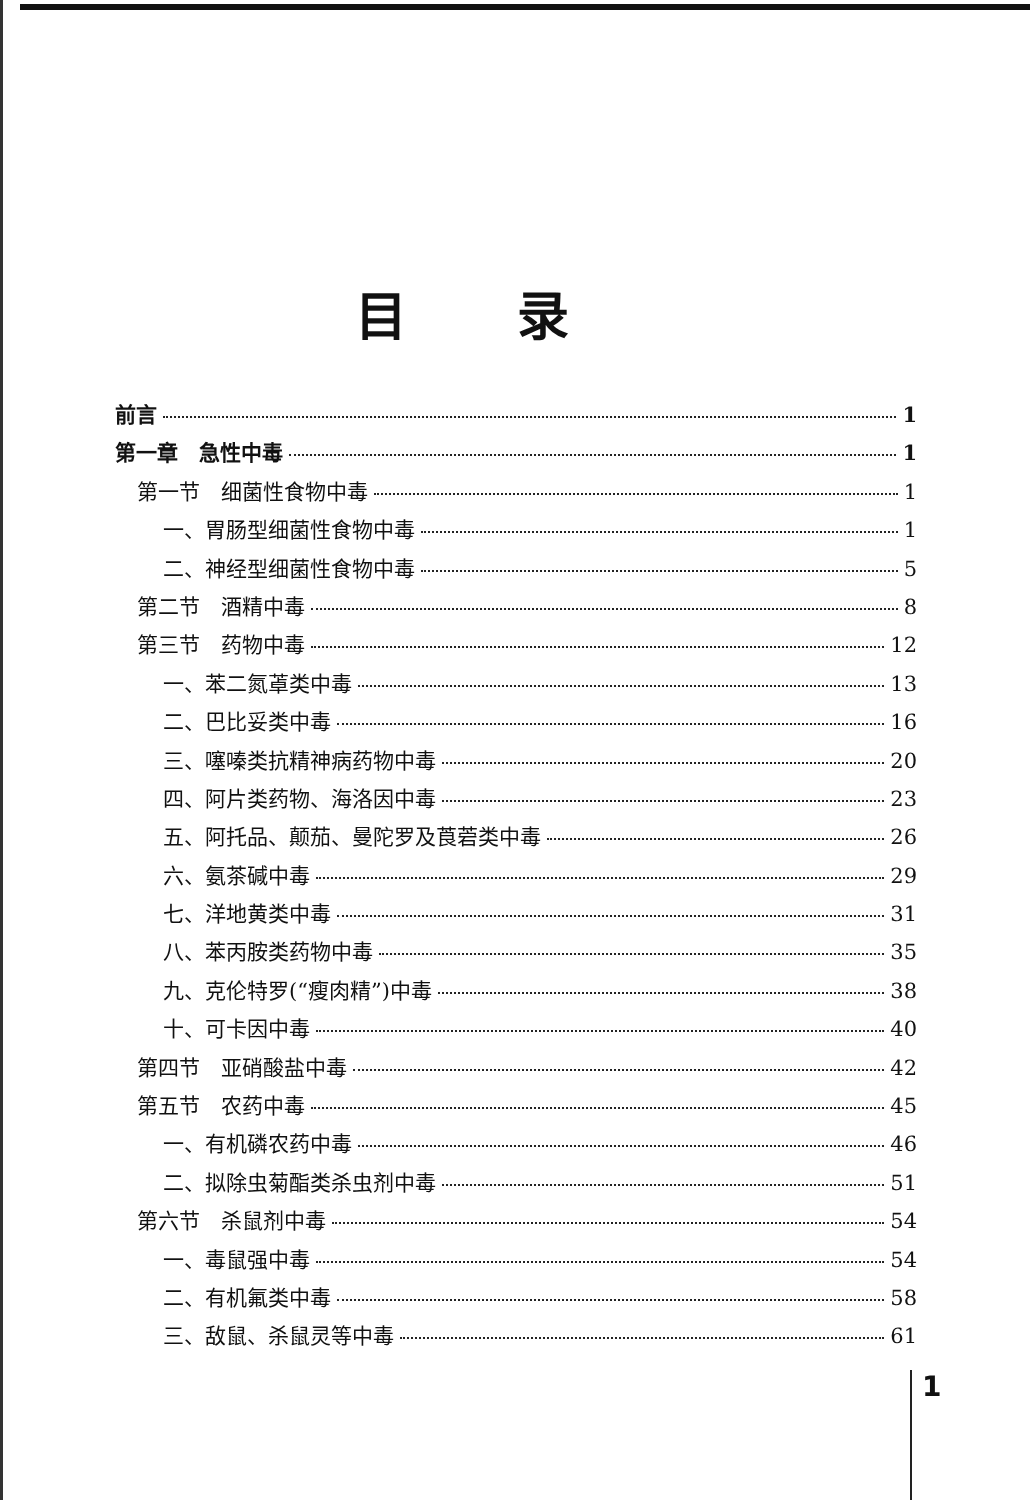目录
前言 1
第一章　急性中毒 1
第一节　细菌性食物中毒 1
一、胃肠型细菌性食物中毒 1
二、神经型细菌性食物中毒 5
第二节　酒精中毒 8
第三节　药物中毒 12
一、苯二氮䓬类中毒 13
二、巴比妥类中毒 16
三、噻嗪类抗精神病药物中毒 20
四、阿片类药物、海洛因中毒 23
五、阿托品、颠茄、曼陀罗及莨菪类中毒 26
六、氨茶碱中毒 29
七、洋地黄类中毒 31
八、苯丙胺类药物中毒 35
九、克伦特罗(“瘦肉精”)中毒 38
十、可卡因中毒 40
第四节　亚硝酸盐中毒 42
第五节　农药中毒 45
一、有机磷农药中毒 46
二、拟除虫菊酯类杀虫剂中毒 51
第六节　杀鼠剂中毒 54
一、毒鼠强中毒 54
二、有机氟类中毒 58
三、敌鼠、杀鼠灵等中毒 61
1